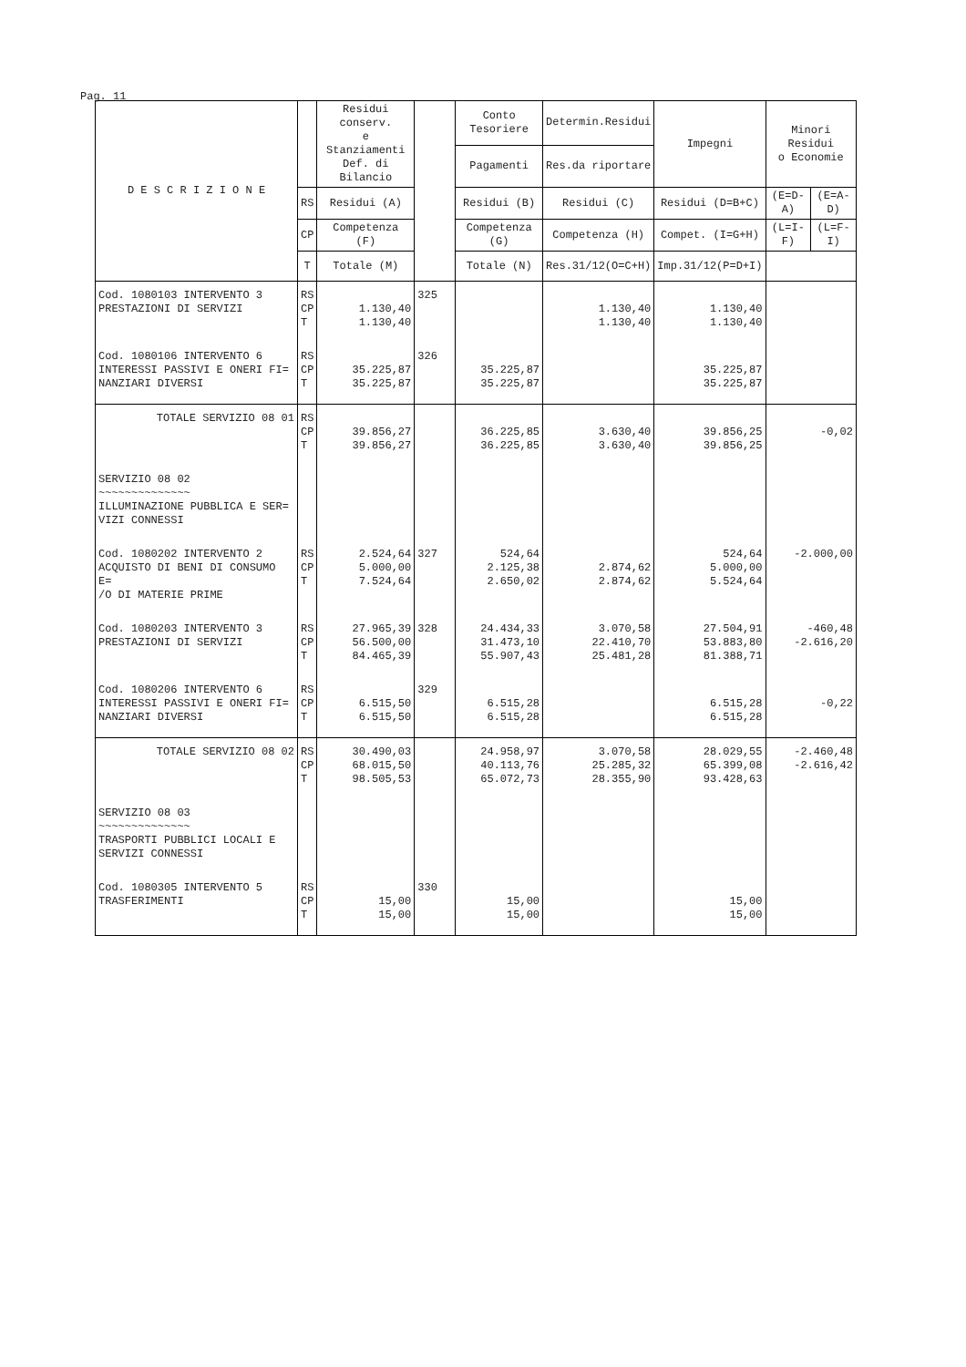Pag. 11
| D E S C R I Z I O N E | | Residui conserv. e Stanziamenti Def. di Bilancio | | Conto Tesoriere | Determin.Residui | Impegni | Minori Residui o Economie | |
| --- | --- | --- | --- | --- | --- | --- | --- | --- |
| | | | | Pagamenti | Res.da riportare | | | |
| | RS | Residui (A) | | Residui (B) | Residui (C) | Residui (D=B+C) | (E=D-A) | (E=A-D) |
| | CP | Competenza (F) | | Competenza (G) | Competenza (H) | Compet. (I=G+H) | (L=I-F) | (L=F-I) |
| | T | Totale (M) | | Totale (N) | Res.31/12(O=C+H) | Imp.31/12(P=D+I) | | |
| Cod. 1080103 INTERVENTO 3 PRESTAZIONI DI SERVIZI | RS CP T | 1.130,40 1.130,40 | 325 | | 1.130,40 1.130,40 | 1.130,40 1.130,40 | | |
| Cod. 1080106 INTERVENTO 6 INTERESSI PASSIVI E ONERI FI= NANZIARI DIVERSI | RS CP T | 35.225,87 35.225,87 | 326 | 35.225,87 35.225,87 | | 35.225,87 35.225,87 | | |
| TOTALE SERVIZIO 08 01 | RS CP T | 39.856,27 39.856,27 | | 36.225,85 36.225,85 | 3.630,40 3.630,40 | 39.856,25 39.856,25 | -0,02 | |
| SERVIZIO 08 02 ~~~~~~~~~~~~~~ ILLUMINAZIONE PUBBLICA E SER= VIZI CONNESSI | | | | | | | | |
| Cod. 1080202 INTERVENTO 2 ACQUISTO DI BENI DI CONSUMO E= /O DI MATERIE PRIME | RS CP T | 2.524,64 5.000,00 7.524,64 | 327 | 524,64 2.125,38 2.650,02 | 2.874,62 2.874,62 | 524,64 5.000,00 5.524,64 | -2.000,00 | |
| Cod. 1080203 INTERVENTO 3 PRESTAZIONI DI SERVIZI | RS CP T | 27.965,39 56.500,00 84.465,39 | 328 | 24.434,33 31.473,10 55.907,43 | 3.070,58 22.410,70 25.481,28 | 27.504,91 53.883,80 81.388,71 | -460,48 -2.616,20 | |
| Cod. 1080206 INTERVENTO 6 INTERESSI PASSIVI E ONERI FI= NANZIARI DIVERSI | RS CP T | 6.515,50 6.515,50 | 329 | 6.515,28 6.515,28 | | 6.515,28 6.515,28 | -0,22 | |
| TOTALE SERVIZIO 08 02 | RS CP T | 30.490,03 68.015,50 98.505,53 | | 24.958,97 40.113,76 65.072,73 | 3.070,58 25.285,32 28.355,90 | 28.029,55 65.399,08 93.428,63 | -2.460,48 -2.616,42 | |
| SERVIZIO 08 03 ~~~~~~~~~~~~~~ TRASPORTI PUBBLICI LOCALI E SERVIZI CONNESSI | | | | | | | | |
| Cod. 1080305 INTERVENTO 5 TRASFERIMENTI | RS CP T | 15,00 15,00 | 330 | 15,00 15,00 | | 15,00 15,00 | | |